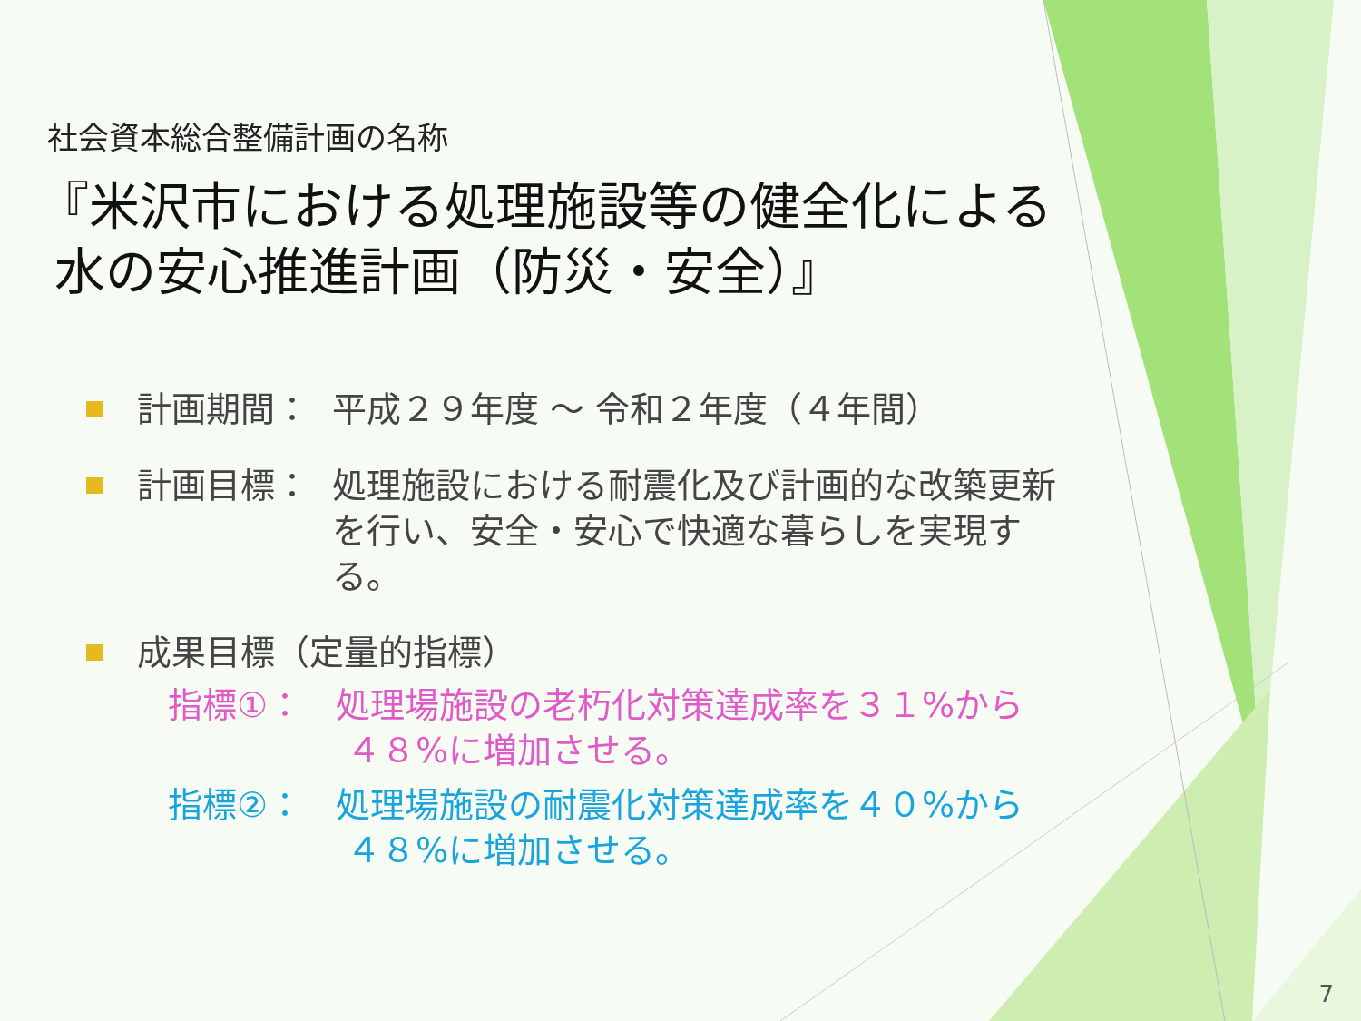社会資本総合整備計画の名称
『米沢市における処理施設等の健全化による
水の安心推進計画（防災・安全）』
計画期間： 平成２９年度 ～ 令和２年度（４年間）
計画目標： 処理施設における耐震化及び計画的な改築更新を行い、安全・安心で快適な暮らしを実現する。
成果目標（定量的指標）
指標①： 処理場施設の老朽化対策達成率を３１%から
４８%に増加させる。
指標②： 処理場施設の耐震化対策達成率を４０%から
４８%に増加させる。
7